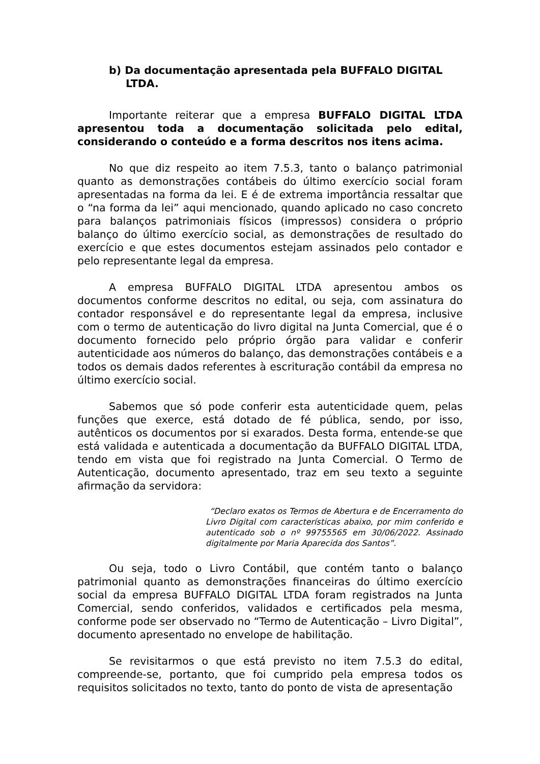b) Da documentação apresentada pela BUFFALO DIGITAL LTDA.
Importante reiterar que a empresa BUFFALO DIGITAL LTDA apresentou toda a documentação solicitada pelo edital, considerando o conteúdo e a forma descritos nos itens acima.
No que diz respeito ao item 7.5.3, tanto o balanço patrimonial quanto as demonstrações contábeis do último exercício social foram apresentadas na forma da lei. E é de extrema importância ressaltar que o “na forma da lei” aqui mencionado, quando aplicado no caso concreto para balanços patrimoniais físicos (impressos) considera o próprio balanço do último exercício social, as demonstrações de resultado do exercício e que estes documentos estejam assinados pelo contador e pelo representante legal da empresa.
A empresa BUFFALO DIGITAL LTDA apresentou ambos os documentos conforme descritos no edital, ou seja, com assinatura do contador responsável e do representante legal da empresa, inclusive com o termo de autenticação do livro digital na Junta Comercial, que é o documento fornecido pelo próprio órgão para validar e conferir autenticidade aos números do balanço, das demonstrações contábeis e a todos os demais dados referentes à escrituração contábil da empresa no último exercício social.
Sabemos que só pode conferir esta autenticidade quem, pelas funções que exerce, está dotado de fé pública, sendo, por isso, autênticos os documentos por si exarados. Desta forma, entende-se que está validada e autenticada a documentação da BUFFALO DIGITAL LTDA, tendo em vista que foi registrado na Junta Comercial. O Termo de Autenticação, documento apresentado, traz em seu texto a seguinte afirmação da servidora:
“Declaro exatos os Termos de Abertura e de Encerramento do Livro Digital com características abaixo, por mim conferido e autenticado sob o nº 99755565 em 30/06/2022. Assinado digitalmente por Maria Aparecida dos Santos”.
Ou seja, todo o Livro Contábil, que contém tanto o balanço patrimonial quanto as demonstrações financeiras do último exercício social da empresa BUFFALO DIGITAL LTDA foram registrados na Junta Comercial, sendo conferidos, validados e certificados pela mesma, conforme pode ser observado no “Termo de Autenticação – Livro Digital”, documento apresentado no envelope de habilitação.
Se revisitarmos o que está previsto no item 7.5.3 do edital, compreende-se, portanto, que foi cumprido pela empresa todos os requisitos solicitados no texto, tanto do ponto de vista de apresentação